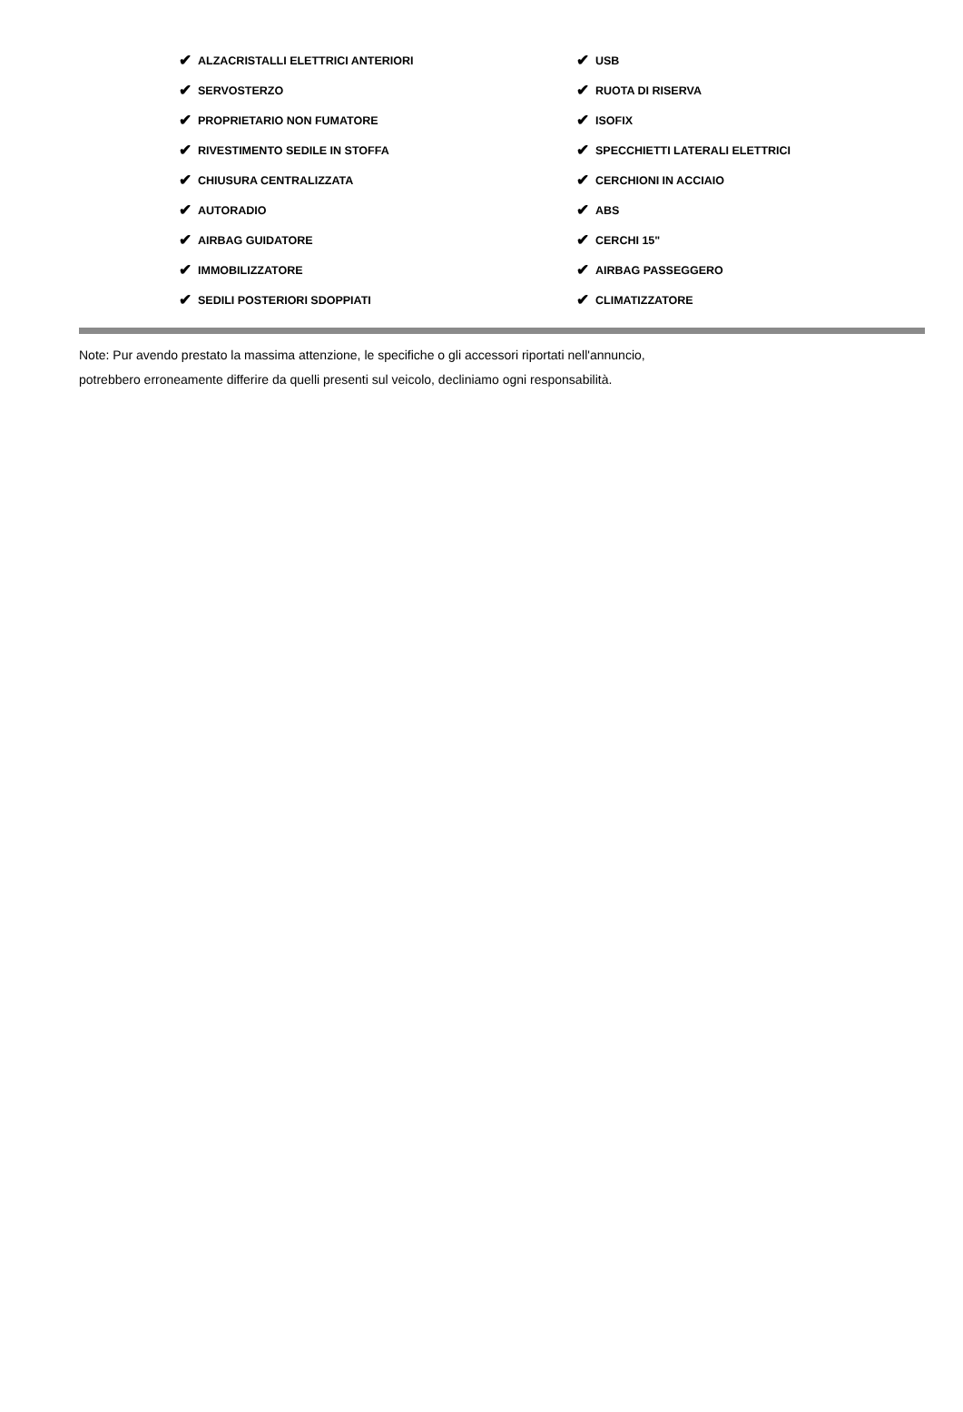✔ ALZACRISTALLI ELETTRICI ANTERIORI
✔ USB
✔ SERVOSTERZO
✔ RUOTA DI RISERVA
✔ PROPRIETARIO NON FUMATORE
✔ ISOFIX
✔ RIVESTIMENTO SEDILE IN STOFFA
✔ SPECCHIETTI LATERALI ELETTRICI
✔ CHIUSURA CENTRALIZZATA
✔ CERCHIONI IN ACCIAIO
✔ AUTORADIO
✔ ABS
✔ AIRBAG GUIDATORE
✔ CERCHI 15"
✔ IMMOBILIZZATORE
✔ AIRBAG PASSEGGERO
✔ SEDILI POSTERIORI SDOPPIATI
✔ CLIMATIZZATORE
Note: Pur avendo prestato la massima attenzione, le specifiche o gli accessori riportati nell'annuncio,
potrebbero erroneamente differire da quelli presenti sul veicolo, decliniamo ogni responsabilità.